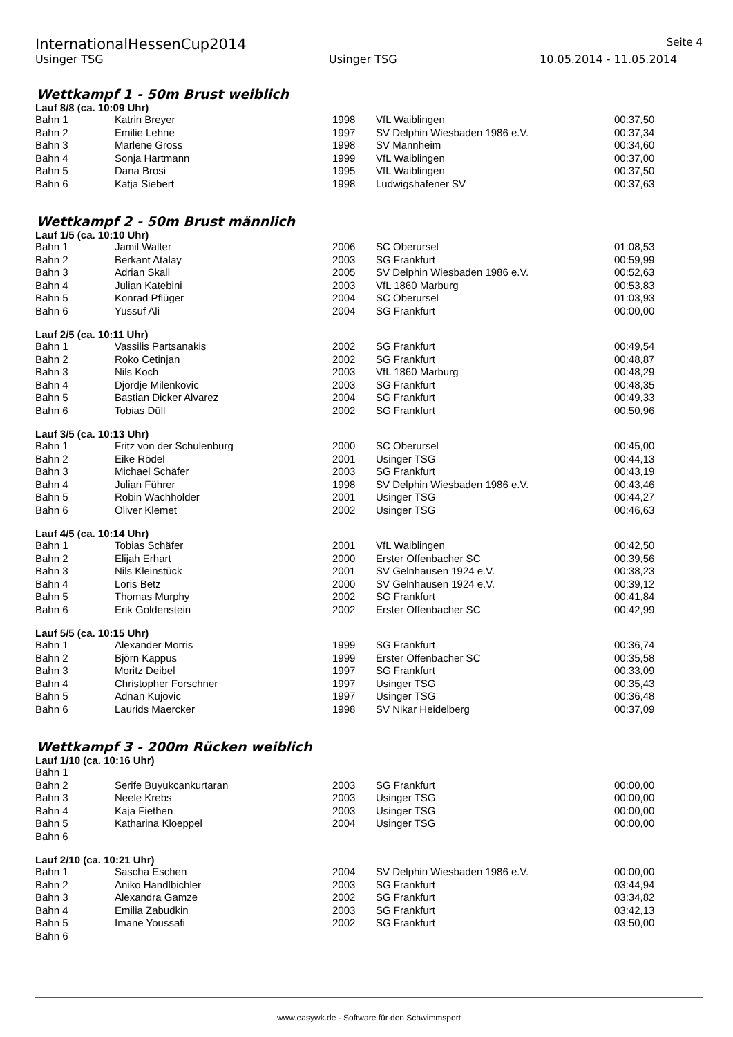InternationalHessenCup2014
Seite 4
Usinger TSG Usinger TSG 10.05.2014 - 11.05.2014
Wettkampf 1 - 50m Brust weiblich
Lauf 8/8 (ca. 10:09 Uhr)
| Bahn 1 | Katrin Breyer | 1998 | VfL Waiblingen | 00:37,50 |
| Bahn 2 | Emilie Lehne | 1997 | SV Delphin Wiesbaden 1986 e.V. | 00:37,34 |
| Bahn 3 | Marlene Gross | 1998 | SV Mannheim | 00:34,60 |
| Bahn 4 | Sonja Hartmann | 1999 | VfL Waiblingen | 00:37,00 |
| Bahn 5 | Dana Brosi | 1995 | VfL Waiblingen | 00:37,50 |
| Bahn 6 | Katja Siebert | 1998 | Ludwigshafener SV | 00:37,63 |
Wettkampf 2 - 50m Brust männlich
Lauf 1/5 (ca. 10:10 Uhr)
| Bahn 1 | Jamil Walter | 2006 | SC Oberursel | 01:08,53 |
| Bahn 2 | Berkant Atalay | 2003 | SG Frankfurt | 00:59,99 |
| Bahn 3 | Adrian Skall | 2005 | SV Delphin Wiesbaden 1986 e.V. | 00:52,63 |
| Bahn 4 | Julian Katebini | 2003 | VfL 1860 Marburg | 00:53,83 |
| Bahn 5 | Konrad Pflüger | 2004 | SC Oberursel | 01:03,93 |
| Bahn 6 | Yussuf Ali | 2004 | SG Frankfurt | 00:00,00 |
Lauf 2/5 (ca. 10:11 Uhr)
| Bahn 1 | Vassilis Partsanakis | 2002 | SG Frankfurt | 00:49,54 |
| Bahn 2 | Roko Cetinjan | 2002 | SG Frankfurt | 00:48,87 |
| Bahn 3 | Nils Koch | 2003 | VfL 1860 Marburg | 00:48,29 |
| Bahn 4 | Djordje Milenkovic | 2003 | SG Frankfurt | 00:48,35 |
| Bahn 5 | Bastian Dicker Alvarez | 2004 | SG Frankfurt | 00:49,33 |
| Bahn 6 | Tobias Düll | 2002 | SG Frankfurt | 00:50,96 |
Lauf 3/5 (ca. 10:13 Uhr)
| Bahn 1 | Fritz von der Schulenburg | 2000 | SC Oberursel | 00:45,00 |
| Bahn 2 | Eike Rödel | 2001 | Usinger TSG | 00:44,13 |
| Bahn 3 | Michael Schäfer | 2003 | SG Frankfurt | 00:43,19 |
| Bahn 4 | Julian Führer | 1998 | SV Delphin Wiesbaden 1986 e.V. | 00:43,46 |
| Bahn 5 | Robin Wachholder | 2001 | Usinger TSG | 00:44,27 |
| Bahn 6 | Oliver Klemet | 2002 | Usinger TSG | 00:46,63 |
Lauf 4/5 (ca. 10:14 Uhr)
| Bahn 1 | Tobias Schäfer | 2001 | VfL Waiblingen | 00:42,50 |
| Bahn 2 | Elijah Erhart | 2000 | Erster Offenbacher SC | 00:39,56 |
| Bahn 3 | Nils Kleinstück | 2001 | SV Gelnhausen 1924 e.V. | 00:38,23 |
| Bahn 4 | Loris Betz | 2000 | SV Gelnhausen 1924 e.V. | 00:39,12 |
| Bahn 5 | Thomas Murphy | 2002 | SG Frankfurt | 00:41,84 |
| Bahn 6 | Erik Goldenstein | 2002 | Erster Offenbacher SC | 00:42,99 |
Lauf 5/5 (ca. 10:15 Uhr)
| Bahn 1 | Alexander Morris | 1999 | SG Frankfurt | 00:36,74 |
| Bahn 2 | Björn Kappus | 1999 | Erster Offenbacher SC | 00:35,58 |
| Bahn 3 | Moritz Deibel | 1997 | SG Frankfurt | 00:33,09 |
| Bahn 4 | Christopher Forschner | 1997 | Usinger TSG | 00:35,43 |
| Bahn 5 | Adnan Kujovic | 1997 | Usinger TSG | 00:36,48 |
| Bahn 6 | Laurids Maercker | 1998 | SV Nikar Heidelberg | 00:37,09 |
Wettkampf 3 - 200m Rücken weiblich
Lauf 1/10 (ca. 10:16 Uhr)
| Bahn 1 | | | | |
| Bahn 2 | Serife Buyukcankurtaran | 2003 | SG Frankfurt | 00:00,00 |
| Bahn 3 | Neele Krebs | 2003 | Usinger TSG | 00:00,00 |
| Bahn 4 | Kaja Fiethen | 2003 | Usinger TSG | 00:00,00 |
| Bahn 5 | Katharina Kloeppel | 2004 | Usinger TSG | 00:00,00 |
| Bahn 6 | | | | |
Lauf 2/10 (ca. 10:21 Uhr)
| Bahn 1 | Sascha Eschen | 2004 | SV Delphin Wiesbaden 1986 e.V. | 00:00,00 |
| Bahn 2 | Aniko Handlbichler | 2003 | SG Frankfurt | 03:44,94 |
| Bahn 3 | Alexandra Gamze | 2002 | SG Frankfurt | 03:34,82 |
| Bahn 4 | Emilia Zabudkin | 2003 | SG Frankfurt | 03:42,13 |
| Bahn 5 | Imane Youssafi | 2002 | SG Frankfurt | 03:50,00 |
| Bahn 6 | | | | |
www.easywk.de - Software für den Schwimmsport